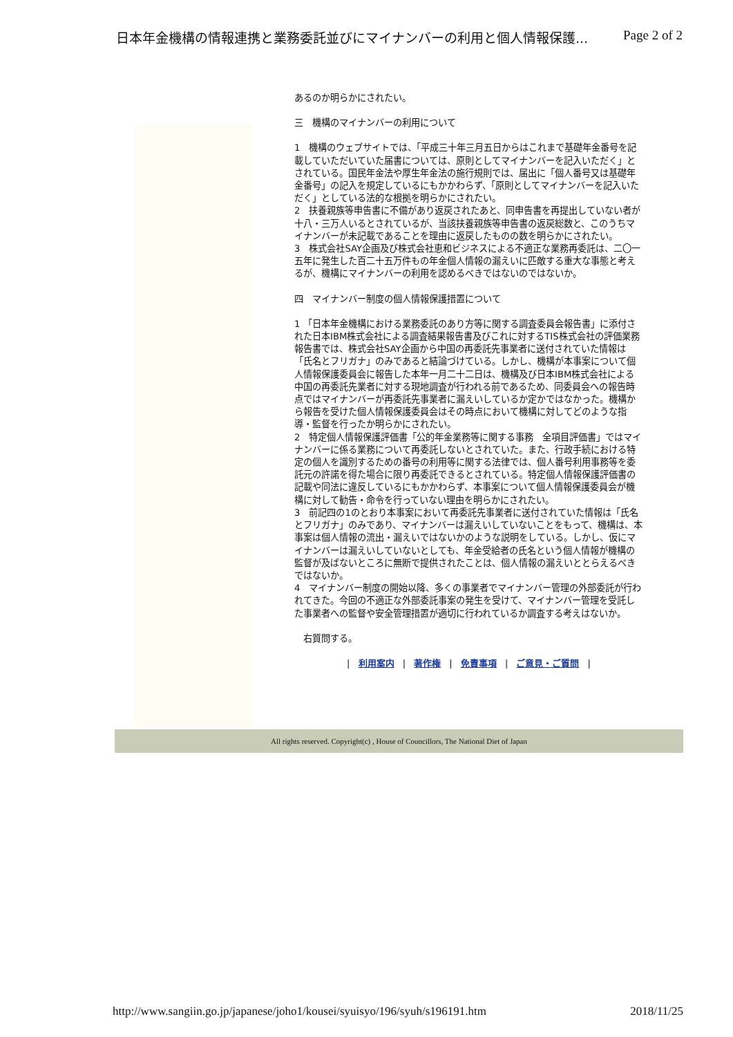日本年金機構の情報連携と業務委託並びにマイナンバーの利用と個人情報保護... Page 2 of 2
あるのか明らかにされたい。
三　機構のマイナンバーの利用について
1　機構のウェブサイトでは、「平成三十年三月五日からはこれまで基礎年金番号を記載していただいていた届書については、原則としてマイナンバーを記入いただく」とされている。国民年金法や厚生年金法の施行規則では、届出に「個人番号又は基礎年金番号」の記入を規定しているにもかかわらず、「原則としてマイナンバーを記入いただく」としている法的な根拠を明らかにされたい。
2　扶養親族等申告書に不備があり返戻されたあと、同申告書を再提出していない者が十八・三万人いるとされているが、当該扶養親族等申告書の返戻総数と、このうちマイナンバーが未記載であることを理由に返戻したものの数を明らかにされたい。
3　株式会社SAY企画及び株式会社恵和ビジネスによる不適正な業務再委託は、二〇一五年に発生した百二十五万件もの年金個人情報の漏えいに匹敵する重大な事態と考えるが、機構にマイナンバーの利用を認めるべきではないのではないか。
四　マイナンバー制度の個人情報保護措置について
1 「日本年金機構における業務委託のあり方等に関する調査委員会報告書」に添付された日本IBM株式会社による調査結果報告書及びこれに対するTIS株式会社の評価業務報告書では、株式会社SAY企画から中国の再委託先事業者に送付されていた情報は「氏名とフリガナ」のみであると結論づけている。しかし、機構が本事案について個人情報保護委員会に報告した本年一月二十二日は、機構及び日本IBM株式会社による中国の再委託先業者に対する現地調査が行われる前であるため、同委員会への報告時点ではマイナンバーが再委託先事業者に漏えいしているか定かではなかった。機構から報告を受けた個人情報保護委員会はその時点において機構に対してどのような指導・監督を行ったか明らかにされたい。
2　特定個人情報保護評価書「公的年金業務等に関する事務　全項目評価書」ではマイナンバーに係る業務について再委託しないとされていた。また、行政手続における特定の個人を識別するための番号の利用等に関する法律では、個人番号利用事務等を委託元の許諾を得た場合に限り再委託できるとされている。特定個人情報保護評価書の記載や同法に違反しているにもかかわらず、本事案について個人情報保護委員会が機構に対して勧告・命令を行っていない理由を明らかにされたい。
3　前記四の1のとおり本事案において再委託先事業者に送付されていた情報は「氏名とフリガナ」のみであり、マイナンバーは漏えいしていないことをもって、機構は、本事案は個人情報の流出・漏えいではないかのような説明をしている。しかし、仮にマイナンバーは漏えいしていないとしても、年金受給者の氏名という個人情報が機構の監督が及ばないところに無断で提供されたことは、個人情報の漏えいととらえるべきではないか。
4　マイナンバー制度の開始以降、多くの事業者でマイナンバー管理の外部委託が行われてきた。今回の不適正な外部委託事案の発生を受けて、マイナンバー管理を受託した事業者への監督や安全管理措置が適切に行われているか調査する考えはないか。
　右質問する。
| 利用案内 | 著作権 | 免責事項 | ご意見・ご質問 |
All rights reserved. Copyright(c) , House of Councillors, The National Diet of Japan
http://www.sangiin.go.jp/japanese/joho1/kousei/syuisyo/196/syuh/s196191.htm 2018/11/25